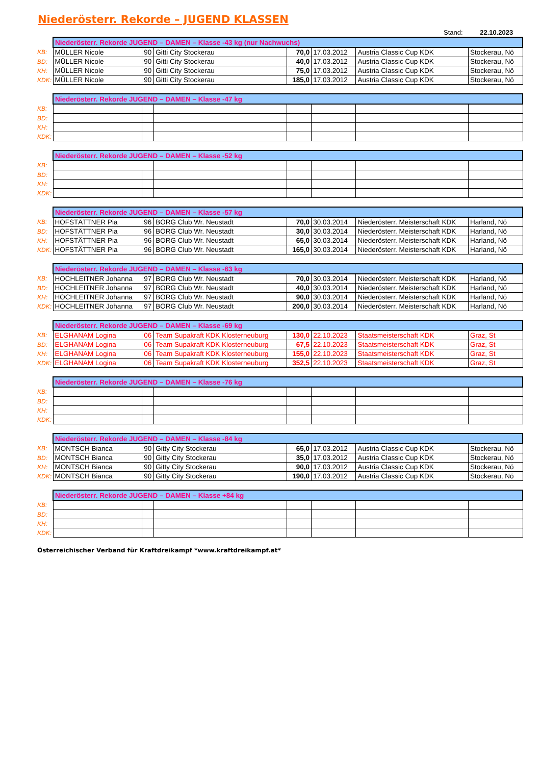Niederösterr. Rekorde – JUGEND KLASSEN
Stand: 22.10.2023
| | Niederösterr. Rekorde JUGEND – DAMEN – Klasse -43 kg (nur Nachwuchs) | | | | | | |
| KB: | MÜLLER Nicole | 90 | Gitti City Stockerau | 70,0 | 17.03.2012 | Austria Classic Cup KDK | Stockerau, Nö |
| BD: | MÜLLER Nicole | 90 | Gitti City Stockerau | 40,0 | 17.03.2012 | Austria Classic Cup KDK | Stockerau, Nö |
| KH: | MÜLLER Nicole | 90 | Gitti City Stockerau | 75,0 | 17.03.2012 | Austria Classic Cup KDK | Stockerau, Nö |
| KDK: | MÜLLER Nicole | 90 | Gitti City Stockerau | 185,0 | 17.03.2012 | Austria Classic Cup KDK | Stockerau, Nö |
| | Niederösterr. Rekorde JUGEND – DAMEN – Klasse -47 kg | | | | | | |
| KB: | | | | | | | |
| BD: | | | | | | | |
| KH: | | | | | | | |
| KDK: | | | | | | | |
| | Niederösterr. Rekorde JUGEND – DAMEN – Klasse -52 kg | | | | | | |
| KB: | | | | | | | |
| BD: | | | | | | | |
| KH: | | | | | | | |
| KDK: | | | | | | | |
| | Niederösterr. Rekorde JUGEND – DAMEN – Klasse -57 kg | | | | | | |
| KB: | HOFSTÄTTNER Pia | 96 | BORG Club Wr. Neustadt | 70,0 | 30.03.2014 | Niederösterr. Meisterschaft KDK | Harland, Nö |
| BD: | HOFSTÄTTNER Pia | 96 | BORG Club Wr. Neustadt | 30,0 | 30.03.2014 | Niederösterr. Meisterschaft KDK | Harland, Nö |
| KH: | HOFSTÄTTNER Pia | 96 | BORG Club Wr. Neustadt | 65,0 | 30.03.2014 | Niederösterr. Meisterschaft KDK | Harland, Nö |
| KDK: | HOFSTÄTTNER Pia | 96 | BORG Club Wr. Neustadt | 165,0 | 30.03.2014 | Niederösterr. Meisterschaft KDK | Harland, Nö |
| | Niederösterr. Rekorde JUGEND – DAMEN – Klasse -63 kg | | | | | | |
| KB: | HOCHLEITNER Johanna | 97 | BORG Club Wr. Neustadt | 70,0 | 30.03.2014 | Niederösterr. Meisterschaft KDK | Harland, Nö |
| BD: | HOCHLEITNER Johanna | 97 | BORG Club Wr. Neustadt | 40,0 | 30.03.2014 | Niederösterr. Meisterschaft KDK | Harland, Nö |
| KH: | HOCHLEITNER Johanna | 97 | BORG Club Wr. Neustadt | 90,0 | 30.03.2014 | Niederösterr. Meisterschaft KDK | Harland, Nö |
| KDK: | HOCHLEITNER Johanna | 97 | BORG Club Wr. Neustadt | 200,0 | 30.03.2014 | Niederösterr. Meisterschaft KDK | Harland, Nö |
| | Niederösterr. Rekorde JUGEND – DAMEN – Klasse -69 kg | | | | | | |
| KB: | ELGHANAM Logina | 06 | Team Supakraft KDK Klosterneuburg | 130,0 | 22.10.2023 | Staatsmeisterschaft KDK | Graz, St |
| BD: | ELGHANAM Logina | 06 | Team Supakraft KDK Klosterneuburg | 67,5 | 22.10.2023 | Staatsmeisterschaft KDK | Graz, St |
| KH: | ELGHANAM Logina | 06 | Team Supakraft KDK Klosterneuburg | 155,0 | 22.10.2023 | Staatsmeisterschaft KDK | Graz, St |
| KDK: | ELGHANAM Logina | 06 | Team Supakraft KDK Klosterneuburg | 352,5 | 22.10.2023 | Staatsmeisterschaft KDK | Graz, St |
| | Niederösterr. Rekorde JUGEND – DAMEN – Klasse -76 kg | | | | | | |
| KB: | | | | | | | |
| BD: | | | | | | | |
| KH: | | | | | | | |
| KDK: | | | | | | | |
| | Niederösterr. Rekorde JUGEND – DAMEN – Klasse -84 kg | | | | | | |
| KB: | MONTSCH Bianca | 90 | Gitty City Stockerau | 65,0 | 17.03.2012 | Austria Classic Cup KDK | Stockerau, Nö |
| BD: | MONTSCH Bianca | 90 | Gitty City Stockerau | 35,0 | 17.03.2012 | Austria Classic Cup KDK | Stockerau, Nö |
| KH: | MONTSCH Bianca | 90 | Gitty City Stockerau | 90,0 | 17.03.2012 | Austria Classic Cup KDK | Stockerau, Nö |
| KDK: | MONTSCH Bianca | 90 | Gitty City Stockerau | 190,0 | 17.03.2012 | Austria Classic Cup KDK | Stockerau, Nö |
| | Niederösterr. Rekorde JUGEND – DAMEN – Klasse +84 kg | | | | | | |
| KB: | | | | | | | |
| BD: | | | | | | | |
| KH: | | | | | | | |
| KDK: | | | | | | | |
Österreichischer Verband für Kraftdreikampf *www.kraftdreikampf.at*